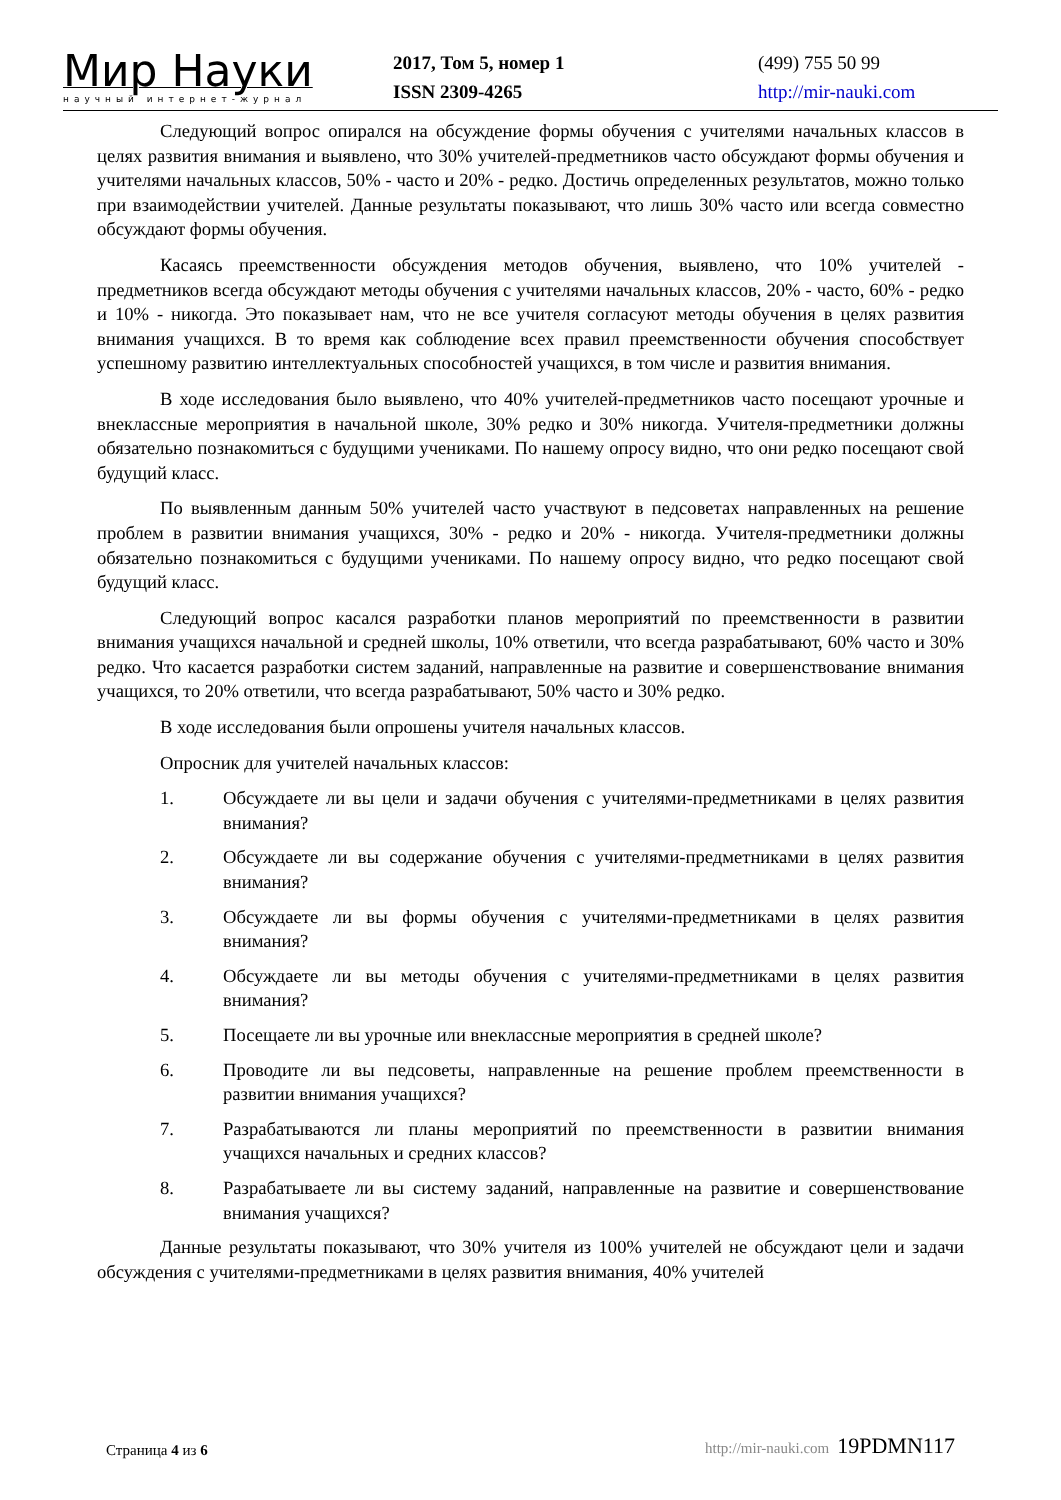Мир Науки
научный интернет-журнал
2017, Том 5, номер 1
ISSN 2309-4265
(499) 755 50 99
http://mir-nauki.com
Следующий вопрос опирался на обсуждение формы обучения с учителями начальных классов в целях развития внимания и выявлено, что 30% учителей-предметников часто обсуждают формы обучения и учителями начальных классов, 50% - часто и 20% - редко. Достичь определенных результатов, можно только при взаимодействии учителей. Данные результаты показывают, что лишь 30% часто или всегда совместно обсуждают формы обучения.
Касаясь преемственности обсуждения методов обучения, выявлено, что 10% учителей - предметников всегда обсуждают методы обучения с учителями начальных классов, 20% - часто, 60% - редко и 10% - никогда. Это показывает нам, что не все учителя согласуют методы обучения в целях развития внимания учащихся. В то время как соблюдение всех правил преемственности обучения способствует успешному развитию интеллектуальных способностей учащихся, в том числе и развития внимания.
В ходе исследования было выявлено, что 40% учителей-предметников часто посещают урочные и внеклассные мероприятия в начальной школе, 30% редко и 30% никогда. Учителя-предметники должны обязательно познакомиться с будущими учениками. По нашему опросу видно, что они редко посещают свой будущий класс.
По выявленным данным 50% учителей часто участвуют в педсоветах направленных на решение проблем в развитии внимания учащихся, 30% - редко и 20% - никогда. Учителя-предметники должны обязательно познакомиться с будущими учениками. По нашему опросу видно, что редко посещают свой будущий класс.
Следующий вопрос касался разработки планов мероприятий по преемственности в развитии внимания учащихся начальной и средней школы, 10% ответили, что всегда разрабатывают, 60% часто и 30% редко. Что касается разработки систем заданий, направленные на развитие и совершенствование внимания учащихся, то 20% ответили, что всегда разрабатывают, 50% часто и 30% редко.
В ходе исследования были опрошены учителя начальных классов.
Опросник для учителей начальных классов:
1. Обсуждаете ли вы цели и задачи обучения с учителями-предметниками в целях развития внимания?
2. Обсуждаете ли вы содержание обучения с учителями-предметниками в целях развития внимания?
3. Обсуждаете ли вы формы обучения с учителями-предметниками в целях развития внимания?
4. Обсуждаете ли вы методы обучения с учителями-предметниками в целях развития внимания?
5. Посещаете ли вы урочные или внеклассные мероприятия в средней школе?
6. Проводите ли вы педсоветы, направленные на решение проблем преемственности в развитии внимания учащихся?
7. Разрабатываются ли планы мероприятий по преемственности в развитии внимания учащихся начальных и средних классов?
8. Разрабатываете ли вы систему заданий, направленные на развитие и совершенствование внимания учащихся?
Данные результаты показывают, что 30% учителя из 100% учителей не обсуждают цели и задачи обсуждения с учителями-предметниками в целях развития внимания, 40% учителей
Страница 4 из 6
http://mir-nauki.com 19PDMN117